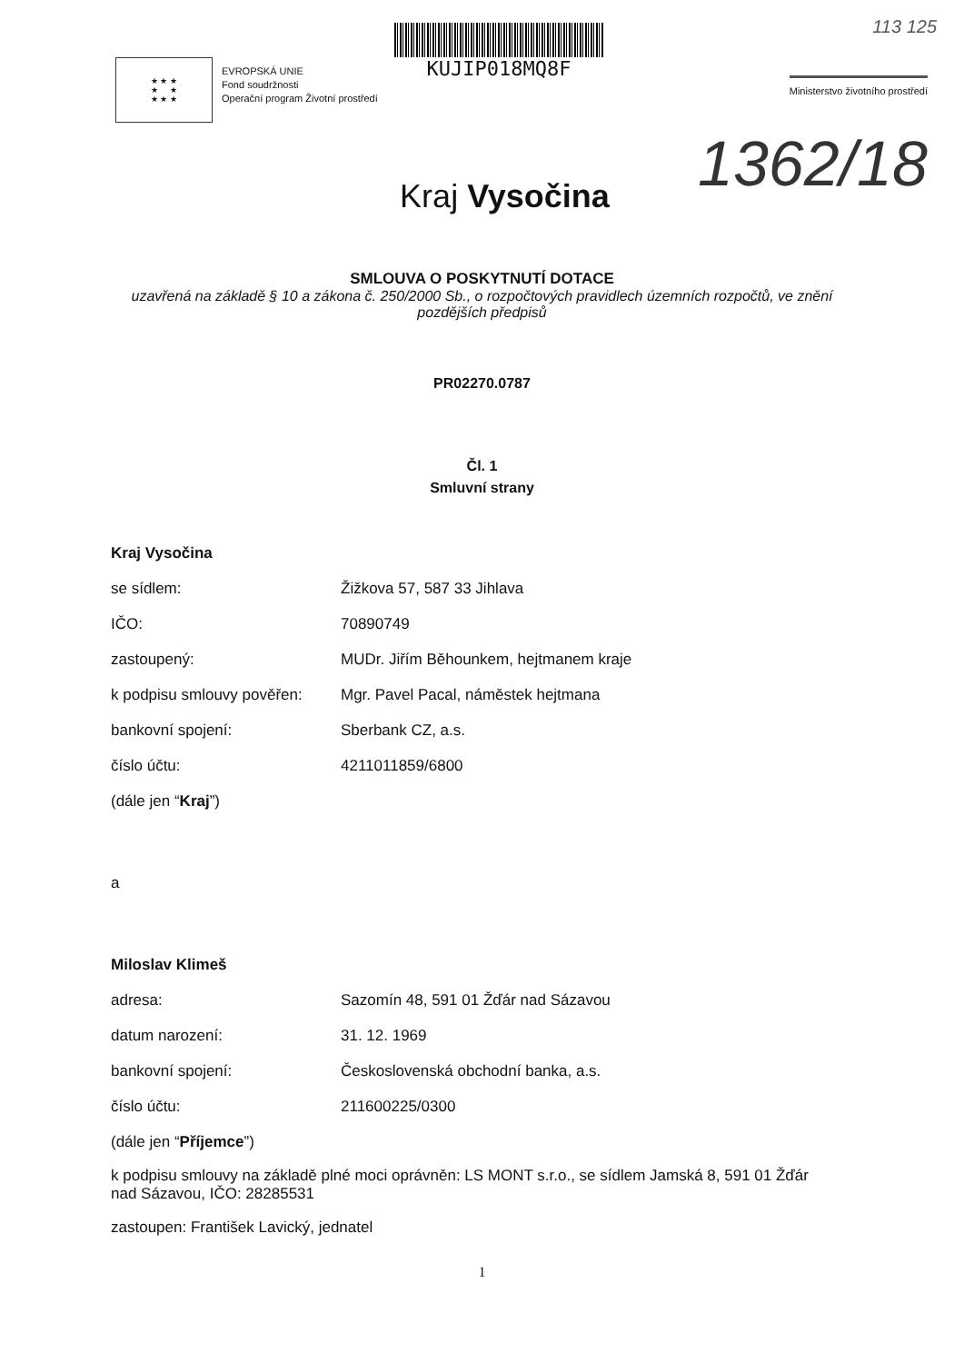★ ★ ★
★ ★
★ ★ ★
EVROPSKÁ UNIE
Fond soudržnosti
Operační program Životní prostředí
KUJIP018MQ8F
Ministerstvo životního prostředí
113 125
1362/18
Kraj Vysočina
SMLOUVA O POSKYTNUTÍ DOTACE
uzavřená na základě § 10 a zákona č. 250/2000 Sb., o rozpočtových pravidlech územních rozpočtů, ve znění pozdějších předpisů
PR02270.0787
Čl. 1
Smluvní strany
Kraj Vysočina
se sídlem: Žižkova 57, 587 33 Jihlava
IČO: 70890749
zastoupený: MUDr. Jiřím Běhounkem, hejtmanem kraje
k podpisu smlouvy pověřen: Mgr. Pavel Pacal, náměstek hejtmana
bankovní spojení: Sberbank CZ, a.s.
číslo účtu: 4211011859/6800
(dále jen “Kraj”)
a
Miloslav Klimeš
adresa: Sazomín 48, 591 01 Žďár nad Sázavou
datum narození: 31. 12. 1969
bankovní spojení: Československá obchodní banka, a.s.
číslo účtu: 211600225/0300
(dále jen “Příjemce”)
k podpisu smlouvy na základě plné moci oprávněn: LS MONT s.r.o., se sídlem Jamská 8, 591 01 Žďár nad Sázavou, IČO: 28285531
zastoupen: František Lavický, jednatel
1